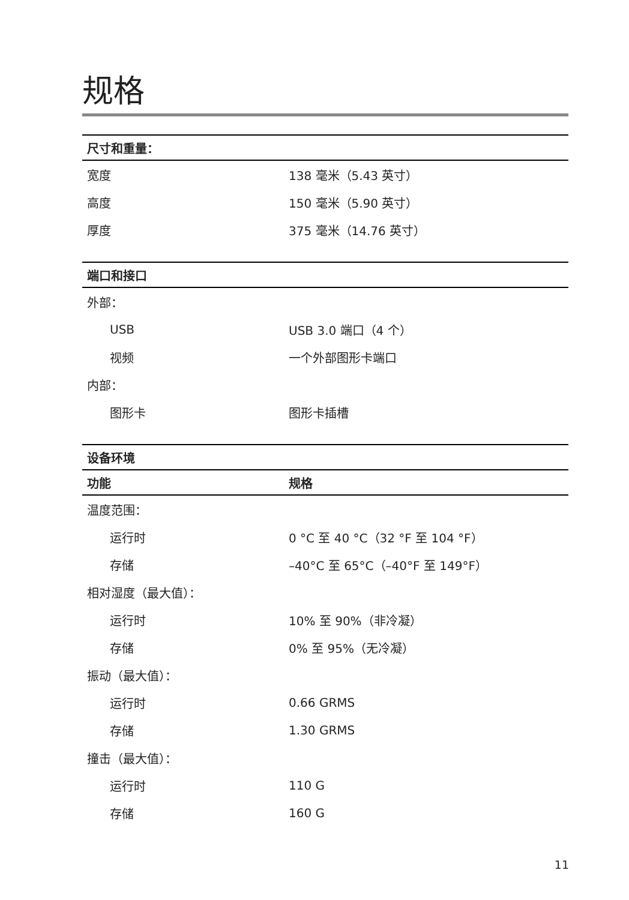规格
| 尺寸和重量： | |
| --- | --- |
| 宽度 | 138 毫米（5.43 英寸） |
| 高度 | 150 毫米（5.90 英寸） |
| 厚度 | 375 毫米（14.76 英寸） |
| 端口和接口 | |
| --- | --- |
| 外部： | |
| USB | USB 3.0 端口（4 个） |
| 视频 | 一个外部图形卡端口 |
| 内部： | |
| 图形卡 | 图形卡插槽 |
| 设备环境 | |
| --- | --- |
| 功能 | 规格 |
| 温度范围： | |
| 运行时 | 0 °C 至 40 °C（32 °F 至 104 °F） |
| 存储 | –40°C 至 65°C（–40°F 至 149°F） |
| 相对湿度（最大值）： | |
| 运行时 | 10% 至 90%（非冷凝） |
| 存储 | 0% 至 95%（无冷凝） |
| 振动（最大值）： | |
| 运行时 | 0.66 GRMS |
| 存储 | 1.30 GRMS |
| 撞击（最大值）： | |
| 运行时 | 110 G |
| 存储 | 160 G |
11